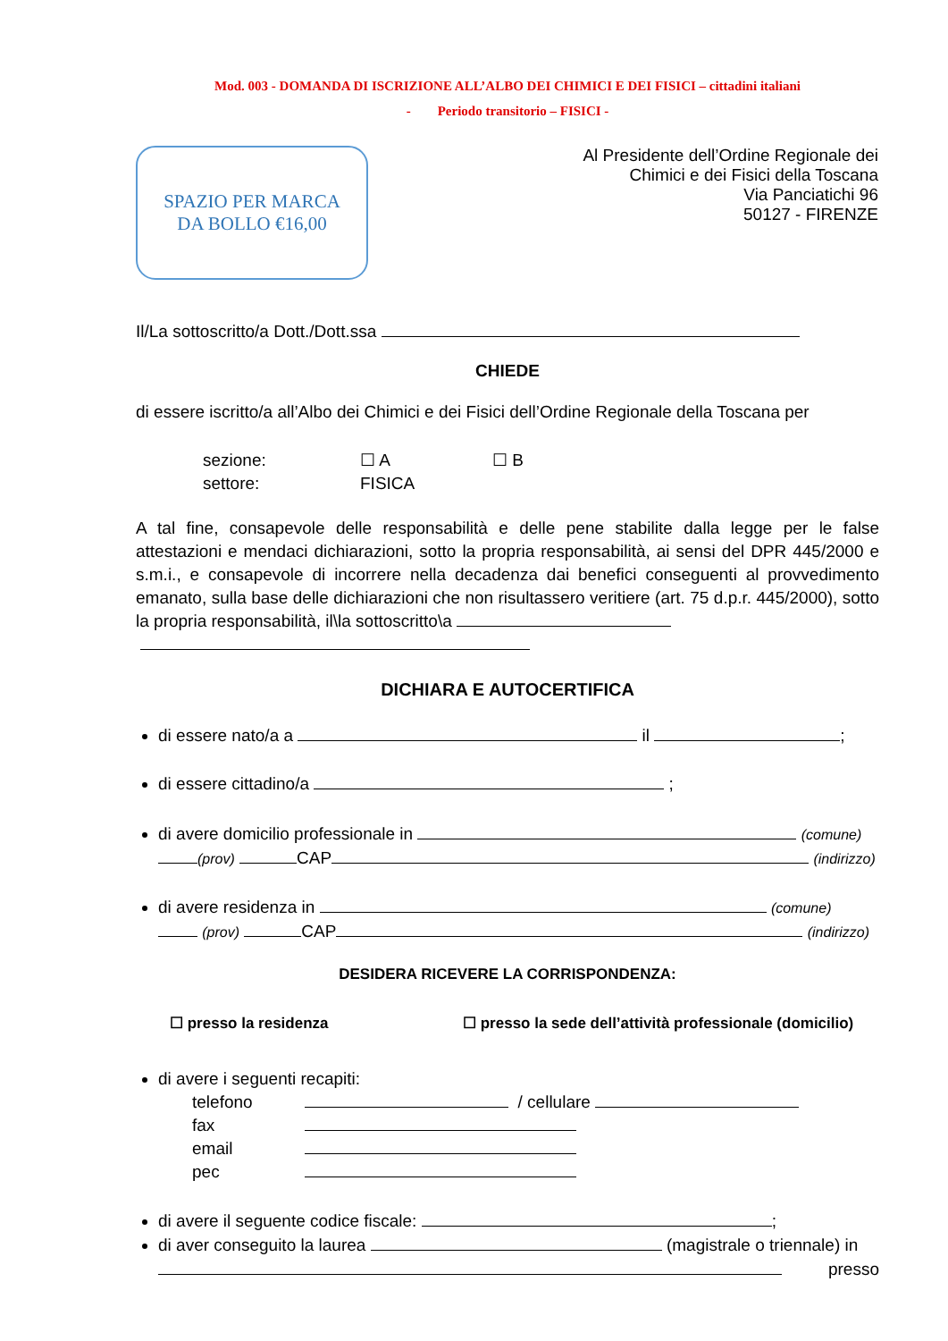Mod. 003 - DOMANDA DI ISCRIZIONE ALL’ALBO DEI CHIMICI E DEI FISICI – cittadini italiani
- Periodo transitorio – FISICI -
SPAZIO PER MARCA
DA BOLLO €16,00
Al Presidente dell’Ordine Regionale dei
Chimici e dei Fisici della Toscana
Via Panciatichi 96
50127 - FIRENZE
Il/La sottoscritto/a Dott./Dott.ssa
CHIEDE
di essere iscritto/a all’Albo dei Chimici e dei Fisici dell’Ordine Regionale della Toscana per
sezione: ☐ A ☐ B
settore: FISICA
A tal fine, consapevole delle responsabilità e delle pene stabilite dalla legge per le false attestazioni e mendaci dichiarazioni, sotto la propria responsabilità, ai sensi del DPR 445/2000 e s.m.i., e consapevole di incorrere nella decadenza dai benefici conseguenti al provvedimento emanato, sulla base delle dichiarazioni che non risultassero veritiere (art. 75 d.p.r. 445/2000), sotto la propria responsabilità, il\la sottoscritto\a
DICHIARA E AUTOCERTIFICA
di essere nato/a a il ;
di essere cittadino/a ;
di avere domicilio professionale in (comune)
(prov) CAP (indirizzo)
di avere residenza in (comune)
(prov) CAP (indirizzo)
DESIDERA RICEVERE LA CORRISPONDENZA:
☐ presso la residenza ☐ presso la sede dell’attività professionale (domicilio)
di avere i seguenti recapiti:
telefono / cellulare
fax
email
pec
di avere il seguente codice fiscale: ;
di aver conseguito la laurea (magistrale o triennale) in presso